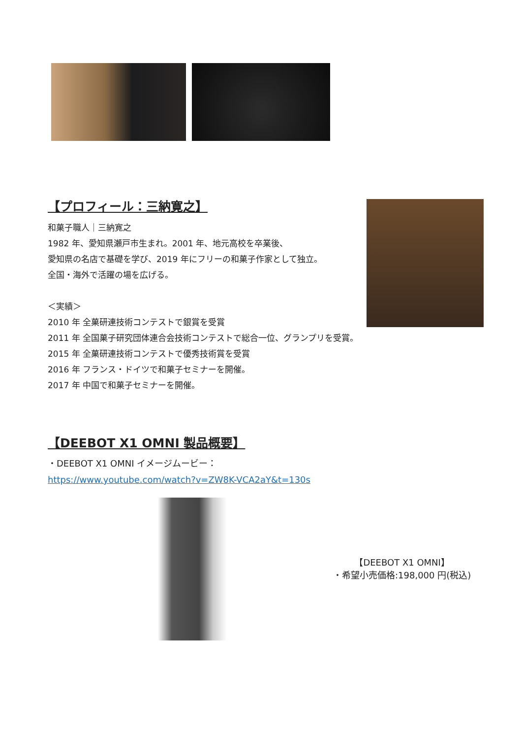【プロフィール：三納寛之】
和菓子職人｜三納寛之
1982 年、愛知県瀬戸市生まれ。2001 年、地元高校を卒業後、
愛知県の名店で基礎を学び、2019 年にフリーの和菓子作家として独立。
全国・海外で活躍の場を広げる。
＜実績＞
2010 年 全菓研連技術コンテストで銀賞を受賞
2011 年 全国菓子研究団体連合会技術コンテストで総合一位、グランプリを受賞。
2015 年 全菓研連技術コンテストで優秀技術賞を受賞
2016 年 フランス・ドイツで和菓子セミナーを開催。
2017 年 中国で和菓子セミナーを開催。
【DEEBOT X1 OMNI 製品概要】
・DEEBOT X1 OMNI イメージムービー：
https://www.youtube.com/watch?v=ZW8K-VCA2aY&t=130s
【DEEBOT X1 OMNI】
・希望小売価格:198,000 円(税込)